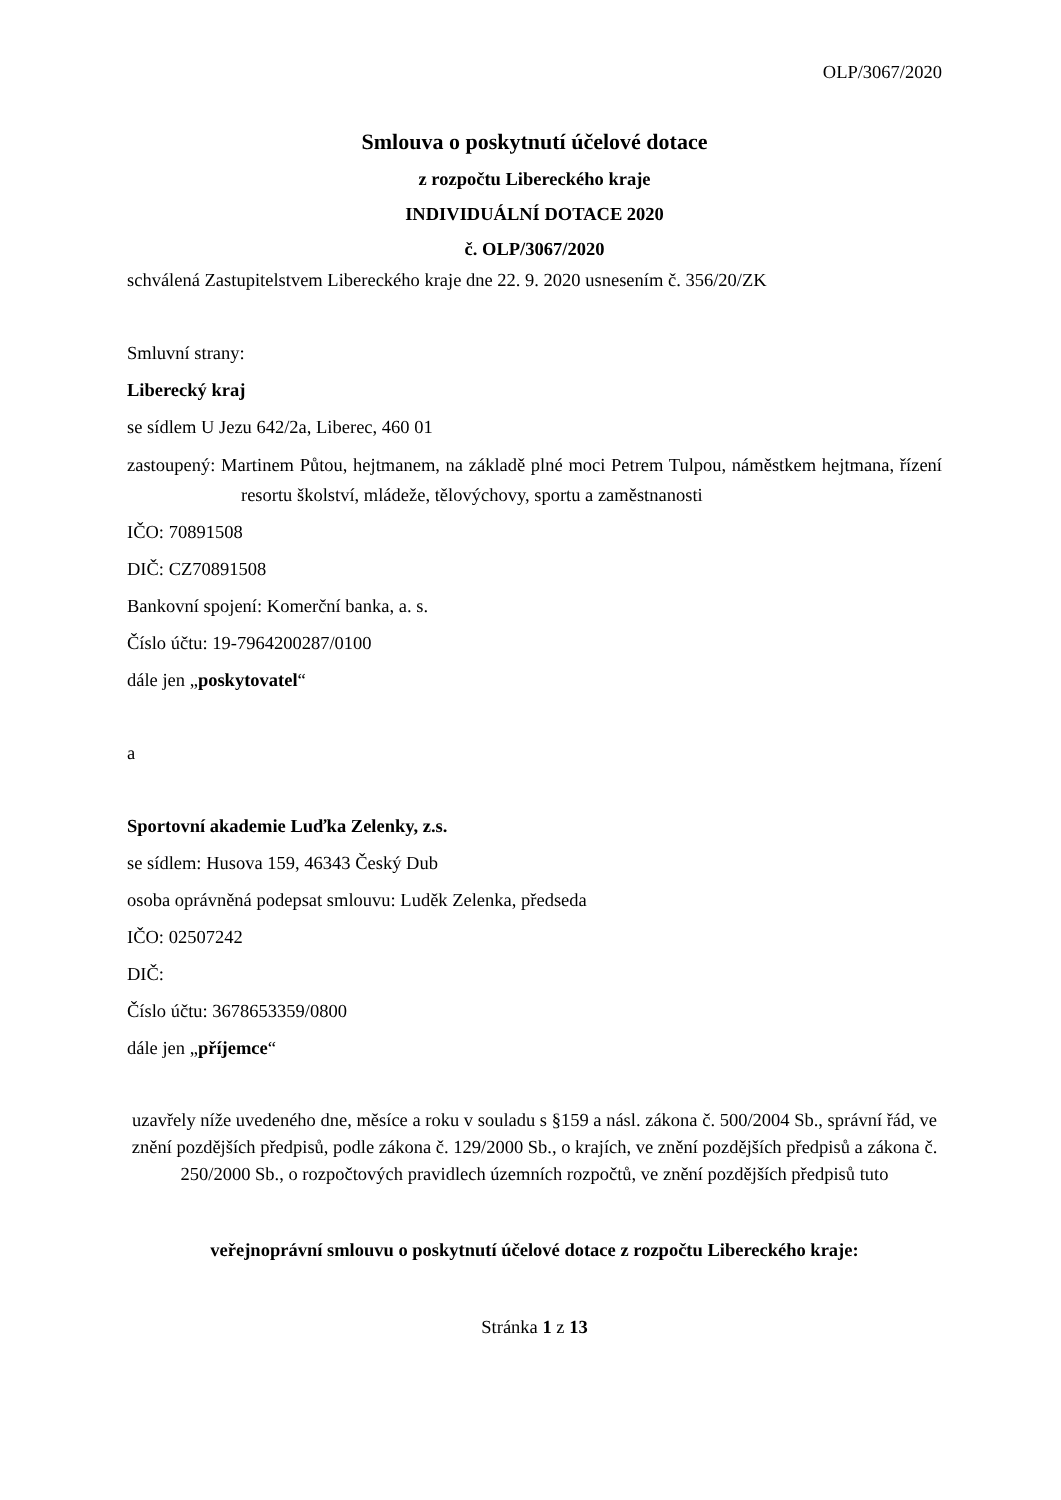OLP/3067/2020
Smlouva o poskytnutí účelové dotace
z rozpočtu Libereckého kraje
INDIVIDUÁLNÍ DOTACE 2020
č. OLP/3067/2020
schválená Zastupitelstvem Libereckého kraje dne 22. 9. 2020 usnesením č. 356/20/ZK
Smluvní strany:
Liberecký kraj
se sídlem U Jezu 642/2a, Liberec, 460 01
zastoupený: Martinem Půtou, hejtmanem, na základě plné moci Petrem Tulpou, náměstkem hejtmana, řízení resortu školství, mládeže, tělovýchovy, sportu a zaměstnanosti
IČO: 70891508
DIČ: CZ70891508
Bankovní spojení: Komerční banka, a. s.
Číslo účtu: 19-7964200287/0100
dále jen „poskytovatel“
a
Sportovní akademie Luďka Zelenky, z.s.
se sídlem: Husova 159, 46343 Český Dub
osoba oprávněná podepsat smlouvu: Luděk Zelenka, předseda
IČO: 02507242
DIČ:
Číslo účtu: 3678653359/0800
dále jen „příjemce“
uzavřely níže uvedeného dne, měsíce a roku v souladu s §159 a násl. zákona č. 500/2004 Sb., správní řád, ve znění pozdějších předpisů, podle zákona č. 129/2000 Sb., o krajích, ve znění pozdějších předpisů a zákona č. 250/2000 Sb., o rozpočtových pravidlech územních rozpočtů, ve znění pozdějších předpisů tuto
veřejnoprávní smlouvu o poskytnutí účelové dotace z rozpočtu Libereckého kraje:
Stránka 1 z 13